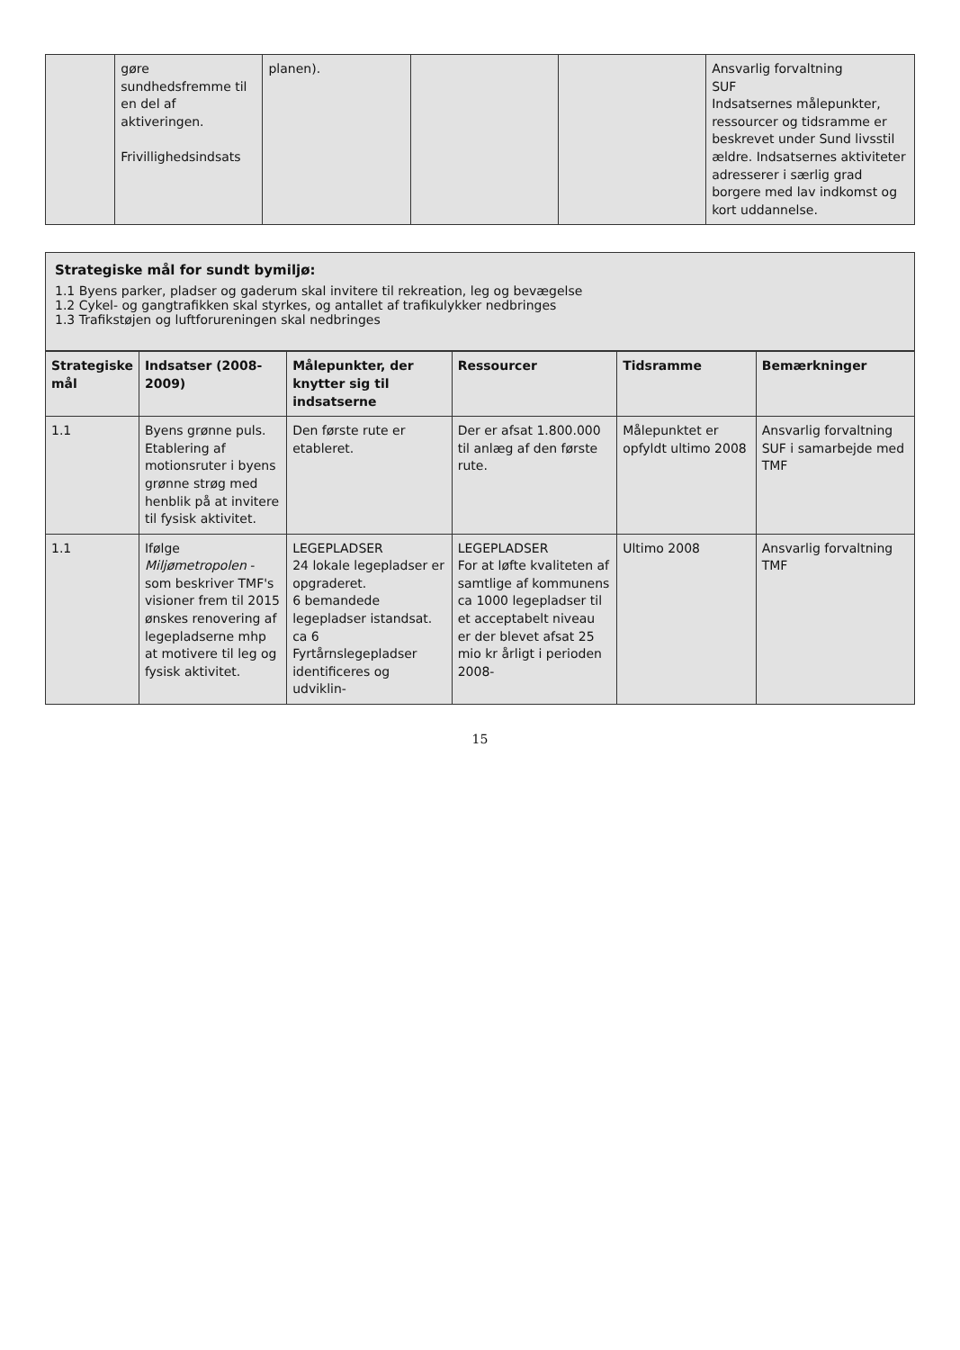| | gøre sundhedsfremme til en del af aktiveringen. Frivillighedsindsats | planen). | | | Ansvarlig forvaltning SUF Indsatsernes målepunkter, ressourcer og tidsramme er beskrevet under Sund livsstil ældre. Indsatsernes aktiviteter adresserer i særlig grad borgere med lav indkomst og kort uddannelse. |
Strategiske mål for sundt bymiljø:
1.1 Byens parker, pladser og gaderum skal invitere til rekreation, leg og bevægelse
1.2 Cykel- og gangtrafikken skal styrkes, og antallet af trafikulykker nedbringes
1.3 Trafikstøjen og luftforureningen skal nedbringes
| Strategiske mål | Indsatser (2008-2009) | Målepunkter, der knytter sig til indsatserne | Ressourcer | Tidsramme | Bemærkninger |
| --- | --- | --- | --- | --- | --- |
| 1.1 | Byens grønne puls. Etablering af motionsruter i byens grønne strøg med henblik på at invitere til fysisk aktivitet. | Den første rute er etableret. | Der er afsat 1.800.000 til anlæg af den første rute. | Målepunktet er opfyldt ultimo 2008 | Ansvarlig forvaltning SUF i samarbejde med TMF |
| 1.1 | Ifølge Miljømetropolen - som beskriver TMF's visioner frem til 2015 ønskes renovering af legepladserne mhp at motivere til leg og fysisk aktivitet. | LEGEPLADSER 24 lokale legepladser er opgraderet. 6 bemandede legepladser istandsat. ca 6 Fyrtårnslegepladser identificeres og udviklin- | LEGEPLADSER For at løfte kvaliteten af samtlige af kommunens ca 1000 legepladser til et acceptabelt niveau er der blevet afsat 25 mio kr årligt i perioden 2008- | Ultimo 2008 | Ansvarlig forvaltning TMF |
15